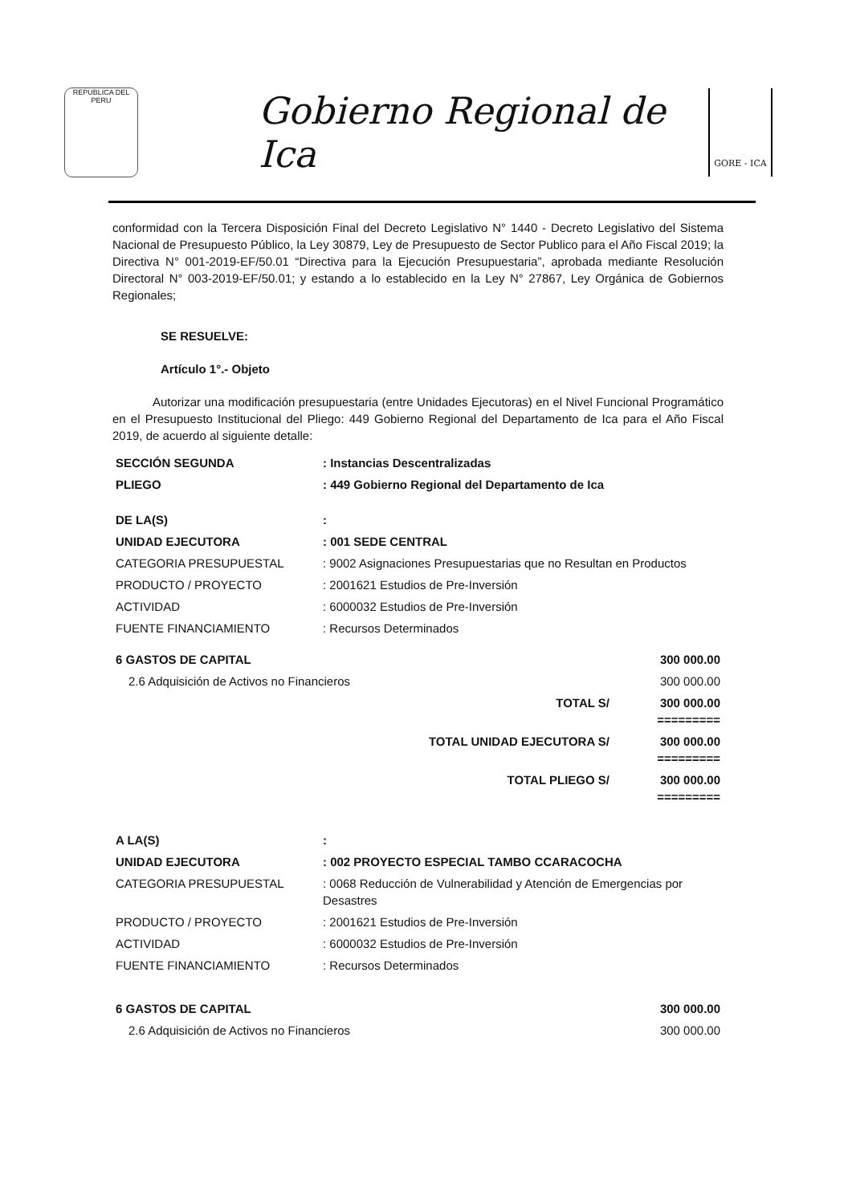REPUBLICA DEL PERU
Gobierno Regional de Ica
GORE - ICA
conformidad con la Tercera Disposición Final del Decreto Legislativo N° 1440 - Decreto Legislativo del Sistema Nacional de Presupuesto Público, la Ley 30879, Ley de Presupuesto de Sector Publico para el Año Fiscal 2019; la Directiva N° 001-2019-EF/50.01 “Directiva para la Ejecución Presupuestaria”, aprobada mediante Resolución Directoral N° 003-2019-EF/50.01; y estando a lo establecido en la Ley N° 27867, Ley Orgánica de Gobiernos Regionales;
SE RESUELVE:
Artículo 1°.- Objeto
Autorizar una modificación presupuestaria (entre Unidades Ejecutoras) en el Nivel Funcional Programático en el Presupuesto Institucional del Pliego: 449 Gobierno Regional del Departamento de Ica para el Año Fiscal 2019, de acuerdo al siguiente detalle:
| SECCIÓN SEGUNDA | : Instancias Descentralizadas | |
| PLIEGO | : 449 Gobierno Regional del Departamento de Ica | |
| DE LA(S) | : | |
| UNIDAD EJECUTORA | : 001 SEDE CENTRAL | |
| CATEGORIA PRESUPUESTAL | : 9002 Asignaciones Presupuestarias que no Resultan en Productos | |
| PRODUCTO / PROYECTO | : 2001621 Estudios de Pre-Inversión | |
| ACTIVIDAD | : 6000032 Estudios de Pre-Inversión | |
| FUENTE FINANCIAMIENTO | : Recursos Determinados | |
| 6 GASTOS DE CAPITAL | | 300 000.00 |
| 2.6 Adquisición de Activos no Financieros | | 300 000.00 |
| TOTAL S/ | | 300 000.00 ========= |
| TOTAL UNIDAD EJECUTORA S/ | | 300 000.00 ========= |
| TOTAL PLIEGO S/ | | 300 000.00 ========= |
| A LA(S) | : | |
| UNIDAD EJECUTORA | : 002 PROYECTO ESPECIAL TAMBO CCARACOCHA | |
| CATEGORIA PRESUPUESTAL | : 0068 Reducción de Vulnerabilidad y Atención de Emergencias por Desastres | |
| PRODUCTO / PROYECTO | : 2001621 Estudios de Pre-Inversión | |
| ACTIVIDAD | : 6000032 Estudios de Pre-Inversión | |
| FUENTE FINANCIAMIENTO | : Recursos Determinados | |
| 6 GASTOS DE CAPITAL | | 300 000.00 |
| 2.6 Adquisición de Activos no Financieros | | 300 000.00 |